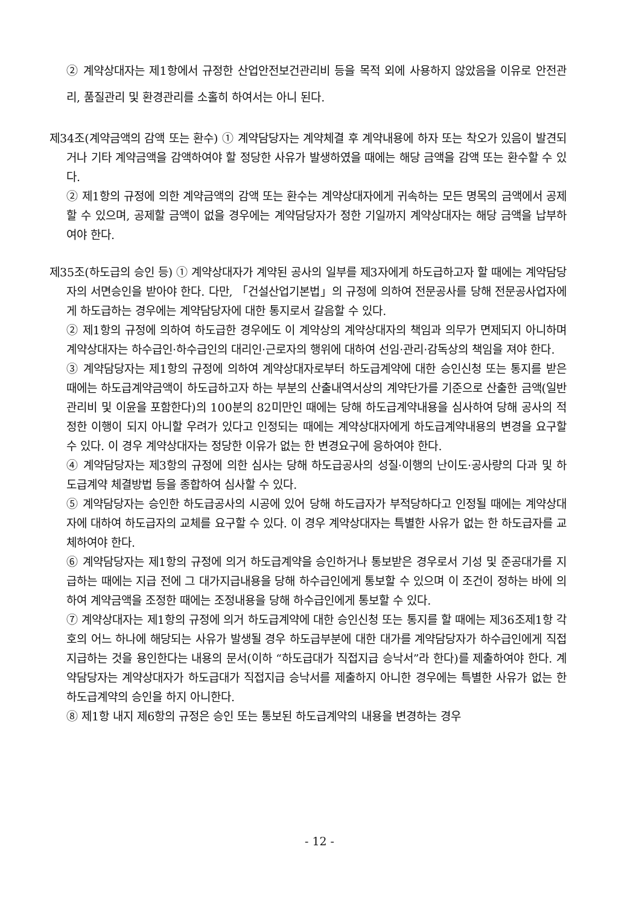② 계약상대자는 제1항에서 규정한 산업안전보건관리비 등을 목적 외에 사용하지 않았음을 이유로 안전관리, 품질관리 및 환경관리를 소홀히 하여서는 아니 된다.
제34조(계약금액의 감액 또는 환수) ① 계약담당자는 계약체결 후 계약내용에 하자 또는 착오가 있음이 발견되거나 기타 계약금액을 감액하여야 할 정당한 사유가 발생하였을 때에는 해당 금액을 감액 또는 환수할 수 있다.
② 제1항의 규정에 의한 계약금액의 감액 또는 환수는 계약상대자에게 귀속하는 모든 명목의 금액에서 공제할 수 있으며, 공제할 금액이 없을 경우에는 계약담당자가 정한 기일까지 계약상대자는 해당 금액을 납부하여야 한다.
제35조(하도급의 승인 등) ① 계약상대자가 계약된 공사의 일부를 제3자에게 하도급하고자 할 때에는 계약담당자의 서면승인을 받아야 한다. 다만, 「건설산업기본법」의 규정에 의하여 전문공사를 당해 전문공사업자에게 하도급하는 경우에는 계약담당자에 대한 통지로서 갈음할 수 있다.
② 제1항의 규정에 의하여 하도급한 경우에도 이 계약상의 계약상대자의 책임과 의무가 면제되지 아니하며 계약상대자는 하수급인·하수급인의 대리인·근로자의 행위에 대하여 선임·관리·감독상의 책임을 져야 한다.
③ 계약담당자는 제1항의 규정에 의하여 계약상대자로부터 하도급계약에 대한 승인신청 또는 통지를 받은 때에는 하도급계약금액이 하도급하고자 하는 부분의 산출내역서상의 계약단가를 기준으로 산출한 금액(일반관리비 및 이윤을 포함한다)의 100분의 82미만인 때에는 당해 하도급계약내용을 심사하여 당해 공사의 적정한 이행이 되지 아니할 우려가 있다고 인정되는 때에는 계약상대자에게 하도급계약내용의 변경을 요구할 수 있다. 이 경우 계약상대자는 정당한 이유가 없는 한 변경요구에 응하여야 한다.
④ 계약담당자는 제3항의 규정에 의한 심사는 당해 하도급공사의 성질·이행의 난이도·공사량의 다과 및 하도급계약 체결방법 등을 종합하여 심사할 수 있다.
⑤ 계약담당자는 승인한 하도급공사의 시공에 있어 당해 하도급자가 부적당하다고 인정될 때에는 계약상대자에 대하여 하도급자의 교체를 요구할 수 있다. 이 경우 계약상대자는 특별한 사유가 없는 한 하도급자를 교체하여야 한다.
⑥ 계약담당자는 제1항의 규정에 의거 하도급계약을 승인하거나 통보받은 경우로서 기성 및 준공대가를 지급하는 때에는 지급 전에 그 대가지급내용을 당해 하수급인에게 통보할 수 있으며 이 조건이 정하는 바에 의하여 계약금액을 조정한 때에는 조정내용을 당해 하수급인에게 통보할 수 있다.
⑦ 계약상대자는 제1항의 규정에 의거 하도급계약에 대한 승인신청 또는 통지를 할 때에는 제36조제1항 각 호의 어느 하나에 해당되는 사유가 발생될 경우 하도급부분에 대한 대가를 계약담당자가 하수급인에게 직접 지급하는 것을 용인한다는 내용의 문서(이하 “하도급대가 직접지급 승낙서”라 한다)를 제출하여야 한다. 계약담당자는 계약상대자가 하도급대가 직접지급 승낙서를 제출하지 아니한 경우에는 특별한 사유가 없는 한 하도급계약의 승인을 하지 아니한다.
⑧ 제1항 내지 제6항의 규정은 승인 또는 통보된 하도급계약의 내용을 변경하는 경우
- 12 -